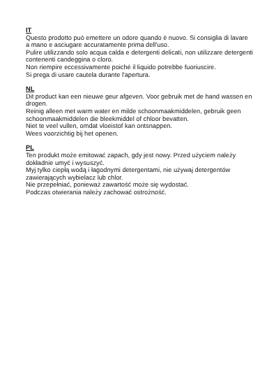IT
Questo prodotto può emettere un odore quando è nuovo. Si consiglia di lavare a mano e asciugare accuratamente prima dell'uso.
Pulire utilizzando solo acqua calda e detergenti delicati, non utilizzare detergenti contenenti candeggina o cloro.
Non riempire eccessivamente poiché il liquido potrebbe fuoriuscire.
Si prega di usare cautela durante l'apertura.
NL
Dit product kan een nieuwe geur afgeven. Voor gebruik met de hand wassen en drogen.
Reinig alleen met warm water en milde schoonmaakmiddelen, gebruik geen schoonmaakmiddelen die bleekmiddel of chloor bevatten.
Niet te veel vullen, omdat vloeistof kan ontsnappen.
Wees voorzichtig bij het openen.
PL
Ten produkt może emitować zapach, gdy jest nowy. Przed użyciem należy dokładnie umyć i wysuszyć.
Myj tylko ciepłą wodą i łagodnymi detergentami, nie używaj detergentów zawierających wybielacz lub chlor.
Nie przepełniać, ponieważ zawartość może się wydostać.
Podczas otwierania należy zachować ostrożność.